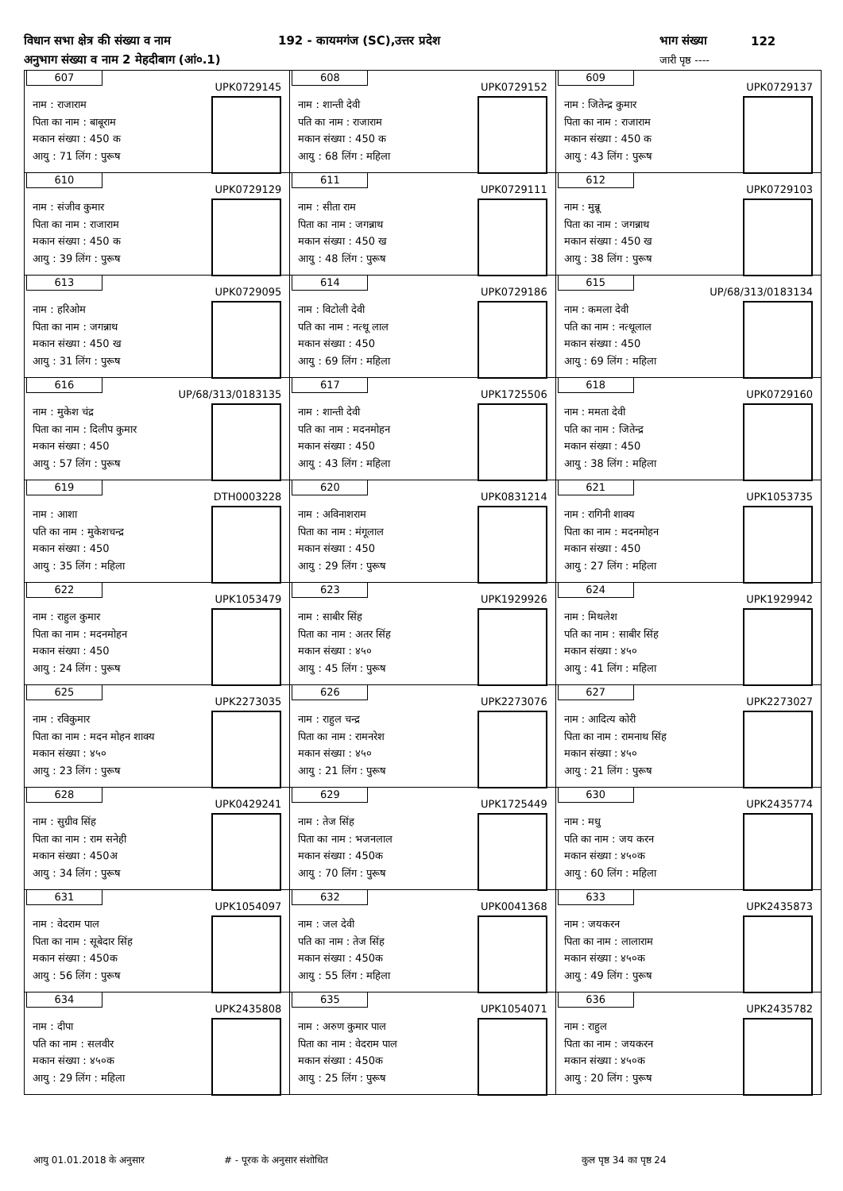विधान सभा क्षेत्र की संख्या व नाम 192 - कायमगंज (SC),उत्तर प्रदेश भाग संख्या 122
अनुभाग संख्या व नाम 2 मेहदीबाग (आं०.1) जारी पृष्ठ ----
| 607 UPK0729145 नाम : राजाराम पिता का नाम : बाबूराम मकान संख्या : 450 क आयु : 71 लिंग : पुरूष | 608 UPK0729152 नाम : शान्ती देवी पति का नाम : राजाराम मकान संख्या : 450 क आयु : 68 लिंग : महिला | 609 UPK0729137 नाम : जितेन्द्र कुमार पिता का नाम : राजाराम मकान संख्या : 450 क आयु : 43 लिंग : पुरूष |
| 610 UPK0729129 नाम : संजीव कुमार पिता का नाम : राजाराम मकान संख्या : 450 क आयु : 39 लिंग : पुरूष | 611 UPK0729111 नाम : सीता राम पिता का नाम : जगन्नाथ मकान संख्या : 450 ख आयु : 48 लिंग : पुरूष | 612 UPK0729103 नाम : मुन्नू पिता का नाम : जगन्नाथ मकान संख्या : 450 ख आयु : 38 लिंग : पुरूष |
| 613 UPK0729095 नाम : हरिओम पिता का नाम : जगन्नाथ मकान संख्या : 450 ख आयु : 31 लिंग : पुरूष | 614 UPK0729186 नाम : विटोली देवी पति का नाम : नत्थू लाल मकान संख्या : 450 आयु : 69 लिंग : महिला | 615 UP/68/313/0183134 नाम : कमला देवी पति का नाम : नत्थूलाल मकान संख्या : 450 आयु : 69 लिंग : महिला |
| 616 UP/68/313/0183135 नाम : मुकेश चंद्र पिता का नाम : दिलीप कुमार मकान संख्या : 450 आयु : 57 लिंग : पुरूष | 617 UPK1725506 नाम : शान्ती देवी पति का नाम : मदनमोहन मकान संख्या : 450 आयु : 43 लिंग : महिला | 618 UPK0729160 नाम : ममता देवी पति का नाम : जितेन्द्र मकान संख्या : 450 आयु : 38 लिंग : महिला |
| 619 DTH0003228 नाम : आशा पति का नाम : मुकेशचन्द्र मकान संख्या : 450 आयु : 35 लिंग : महिला | 620 UPK0831214 नाम : अविनाशराम पिता का नाम : मंगूलाल मकान संख्या : 450 आयु : 29 लिंग : पुरूष | 621 UPK1053735 नाम : रागिनी शाक्य पिता का नाम : मदनमोहन मकान संख्या : 450 आयु : 27 लिंग : महिला |
| 622 UPK1053479 नाम : राहुल कुमार पिता का नाम : मदनमोहन मकान संख्या : 450 आयु : 24 लिंग : पुरूष | 623 UPK1929926 नाम : साबीर सिंह पिता का नाम : अतर सिंह मकान संख्या : ४५० आयु : 45 लिंग : पुरूष | 624 UPK1929942 नाम : मिथलेश पति का नाम : साबीर सिंह मकान संख्या : ४५० आयु : 41 लिंग : महिला |
| 625 UPK2273035 नाम : रविकुमार पिता का नाम : मदन मोहन शाक्य मकान संख्या : ४५० आयु : 23 लिंग : पुरूष | 626 UPK2273076 नाम : राहुल चन्द्र पिता का नाम : रामनरेश मकान संख्या : ४५० आयु : 21 लिंग : पुरूष | 627 UPK2273027 नाम : आदित्य कोरी पिता का नाम : रामनाथ सिंह मकान संख्या : ४५० आयु : 21 लिंग : पुरूष |
| 628 UPK0429241 नाम : सुग्रीव सिंह पिता का नाम : राम सनेही मकान संख्या : 450अ आयु : 34 लिंग : पुरूष | 629 UPK1725449 नाम : तेज सिंह पिता का नाम : भजनलाल मकान संख्या : 450क आयु : 70 लिंग : पुरूष | 630 UPK2435774 नाम : मधु पति का नाम : जय करन मकान संख्या : ४५०क आयु : 60 लिंग : महिला |
| 631 UPK1054097 नाम : वेदराम पाल पिता का नाम : सूबेदार सिंह मकान संख्या : 450क आयु : 56 लिंग : पुरूष | 632 UPK0041368 नाम : जल देवी पति का नाम : तेज सिंह मकान संख्या : 450क आयु : 55 लिंग : महिला | 633 UPK2435873 नाम : जयकरन पिता का नाम : लालाराम मकान संख्या : ४५०क आयु : 49 लिंग : पुरूष |
| 634 UPK2435808 नाम : दीपा पति का नाम : सलवीर मकान संख्या : ४५०क आयु : 29 लिंग : महिला | 635 UPK1054071 नाम : अरुण कुमार पाल पिता का नाम : वेदराम पाल मकान संख्या : 450क आयु : 25 लिंग : पुरूष | 636 UPK2435782 नाम : राहुल पिता का नाम : जयकरन मकान संख्या : ४५०क आयु : 20 लिंग : पुरूष |
आयु 01.01.2018 के अनुसार # - पूरक के अनुसार संशोधित कुल पृष्ठ 34 का पृष्ठ 24